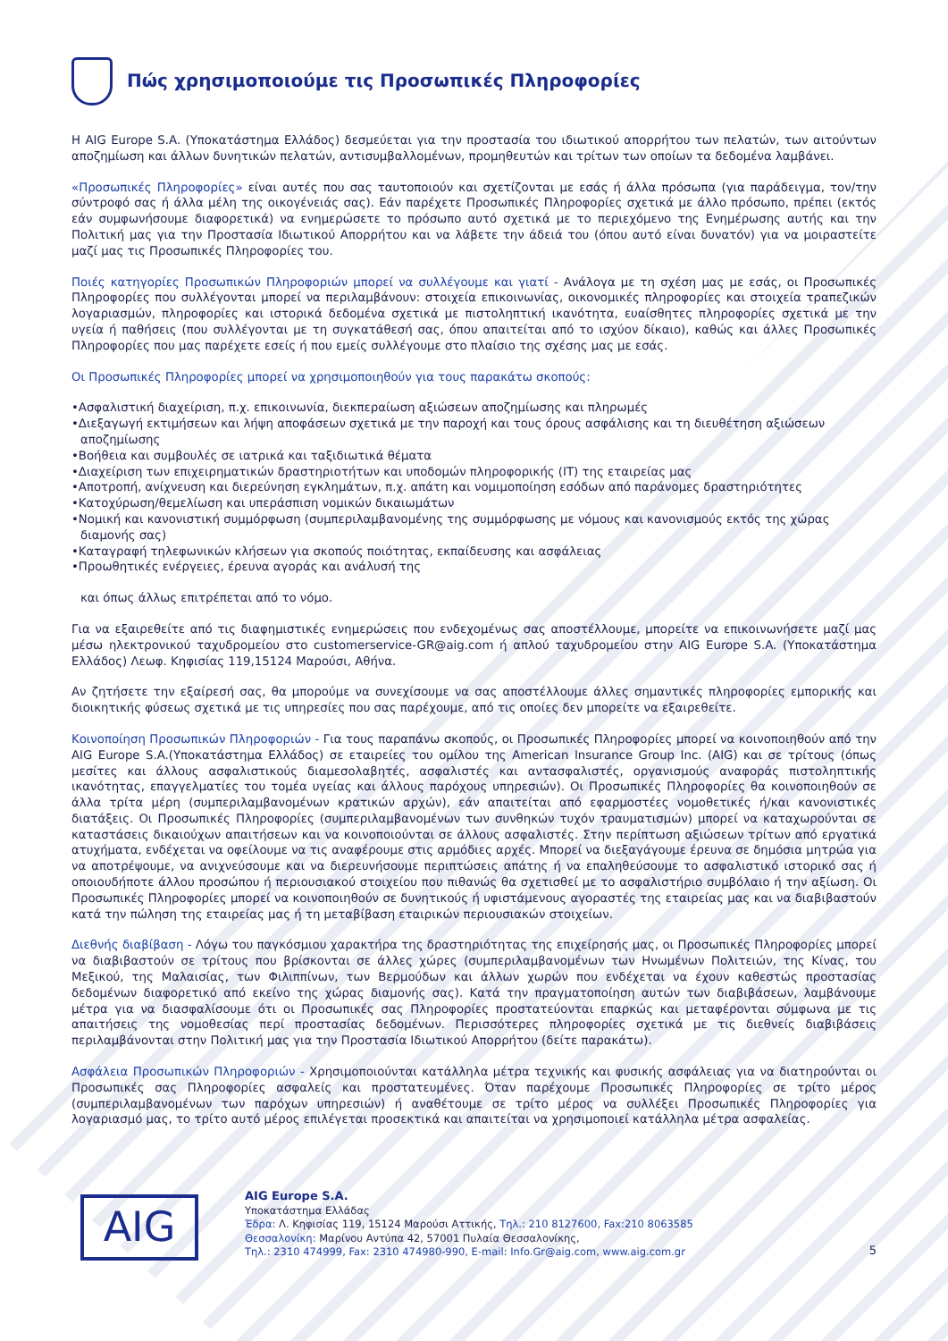Πώς χρησιμοποιούμε τις Προσωπικές Πληροφορίες
Η AIG Europe S.A. (Υποκατάστημα Ελλάδος) δεσμεύεται για την προστασία του ιδιωτικού απορρήτου των πελατών, των αιτούντων αποζημίωση και άλλων δυνητικών πελατών, αντισυμβαλλομένων, προμηθευτών και τρίτων των οποίων τα δεδομένα λαμβάνει.
«Προσωπικές Πληροφορίες» είναι αυτές που σας ταυτοποιούν και σχετίζονται με εσάς ή άλλα πρόσωπα (για παράδειγμα, τον/την σύντροφό σας ή άλλα μέλη της οικογένειάς σας). Εάν παρέχετε Προσωπικές Πληροφορίες σχετικά με άλλο πρόσωπο, πρέπει (εκτός εάν συμφωνήσουμε διαφορετικά) να ενημερώσετε το πρόσωπο αυτό σχετικά με το περιεχόμενο της Ενημέρωσης αυτής και την Πολιτική μας για την Προστασία Ιδιωτικού Απορρήτου και να λάβετε την άδειά του (όπου αυτό είναι δυνατόν) για να μοιραστείτε μαζί μας τις Προσωπικές Πληροφορίες του.
Ποιές κατηγορίες Προσωπικών Πληροφοριών μπορεί να συλλέγουμε και γιατί - Ανάλογα με τη σχέση μας με εσάς, οι Προσωπικές Πληροφορίες που συλλέγονται μπορεί να περιλαμβάνουν: στοιχεία επικοινωνίας, οικονομικές πληροφορίες και στοιχεία τραπεζικών λογαριασμών, πληροφορίες και ιστορικά δεδομένα σχετικά με πιστοληπτική ικανότητα, ευαίσθητες πληροφορίες σχετικά με την υγεία ή παθήσεις (που συλλέγονται με τη συγκατάθεσή σας, όπου απαιτείται από το ισχύον δίκαιο), καθώς και άλλες Προσωπικές Πληροφορίες που μας παρέχετε εσείς ή που εμείς συλλέγουμε στο πλαίσιο της σχέσης μας με εσάς.
Οι Προσωπικές Πληροφορίες μπορεί να χρησιμοποιηθούν για τους παρακάτω σκοπούς:
•Ασφαλιστική διαχείριση, π.χ. επικοινωνία, διεκπεραίωση αξιώσεων αποζημίωσης και πληρωμές
•Διεξαγωγή εκτιμήσεων και λήψη αποφάσεων σχετικά με την παροχή και τους όρους ασφάλισης και τη διευθέτηση αξιώσεων αποζημίωσης
•Βοήθεια και συμβουλές σε ιατρικά και ταξιδιωτικά θέματα
•Διαχείριση των επιχειρηματικών δραστηριοτήτων και υποδομών πληροφορικής (IT) της εταιρείας μας
•Αποτροπή, ανίχνευση και διερεύνηση εγκλημάτων, π.χ. απάτη και νομιμοποίηση εσόδων από παράνομες δραστηριότητες
•Κατοχύρωση/θεμελίωση και υπεράσπιση νομικών δικαιωμάτων
•Νομική και κανονιστική συμμόρφωση (συμπεριλαμβανομένης της συμμόρφωσης με νόμους και κανονισμούς εκτός της χώρας διαμονής σας)
•Καταγραφή τηλεφωνικών κλήσεων για σκοπούς ποιότητας, εκπαίδευσης και ασφάλειας
•Προωθητικές ενέργειες, έρευνα αγοράς και ανάλυσή της
και όπως άλλως επιτρέπεται από το νόμο.
Για να εξαιρεθείτε από τις διαφημιστικές ενημερώσεις που ενδεχομένως σας αποστέλλουμε, μπορείτε να επικοινωνήσετε μαζί μας μέσω ηλεκτρονικού ταχυδρομείου στο customerservice-GR@aig.com ή απλού ταχυδρομείου στην AIG Europe S.A. (Υποκατάστημα Ελλάδος) Λεωφ. Κηφισίας 119,15124 Μαρούσι, Αθήνα.
Αν ζητήσετε την εξαίρεσή σας, θα μπορούμε να συνεχίσουμε να σας αποστέλλουμε άλλες σημαντικές πληροφορίες εμπορικής και διοικητικής φύσεως σχετικά με τις υπηρεσίες που σας παρέχουμε, από τις οποίες δεν μπορείτε να εξαιρεθείτε.
Κοινοποίηση Προσωπικών Πληροφοριών - Για τους παραπάνω σκοπούς, οι Προσωπικές Πληροφορίες μπορεί να κοινοποιηθούν από την AIG Europe S.A.(Υποκατάστημα Ελλάδος) σε εταιρείες του ομίλου της American Insurance Group Inc. (AIG) και σε τρίτους (όπως μεσίτες και άλλους ασφαλιστικούς διαμεσολαβητές, ασφαλιστές και αντασφαλιστές, οργανισμούς αναφοράς πιστοληπτικής ικανότητας, επαγγελματίες του τομέα υγείας και άλλους παρόχους υπηρεσιών). Οι Προσωπικές Πληροφορίες θα κοινοποιηθούν σε άλλα τρίτα μέρη (συμπεριλαμβανομένων κρατικών αρχών), εάν απαιτείται από εφαρμοστέες νομοθετικές ή/και κανονιστικές διατάξεις. Οι Προσωπικές Πληροφορίες (συμπεριλαμβανομένων των συνθηκών τυχόν τραυματισμών) μπορεί να καταχωρούνται σε καταστάσεις δικαιούχων απαιτήσεων και να κοινοποιούνται σε άλλους ασφαλιστές. Στην περίπτωση αξιώσεων τρίτων από εργατικά ατυχήματα, ενδέχεται να οφείλουμε να τις αναφέρουμε στις αρμόδιες αρχές. Μπορεί να διεξαγάγουμε έρευνα σε δημόσια μητρώα για να αποτρέψουμε, να ανιχνεύσουμε και να διερευνήσουμε περιπτώσεις απάτης ή να επαληθεύσουμε το ασφαλιστικό ιστορικό σας ή οποιουδήποτε άλλου προσώπου ή περιουσιακού στοιχείου που πιθανώς θα σχετισθεί με το ασφαλιστήριο συμβόλαιο ή την αξίωση. Οι Προσωπικές Πληροφορίες μπορεί να κοινοποιηθούν σε δυνητικούς ή υφιστάμενους αγοραστές της εταιρείας μας και να διαβιβαστούν κατά την πώληση της εταιρείας μας ή τη μεταβίβαση εταιρικών περιουσιακών στοιχείων.
Διεθνής διαβίβαση - Λόγω του παγκόσμιου χαρακτήρα της δραστηριότητας της επιχείρησής μας, οι Προσωπικές Πληροφορίες μπορεί να διαβιβαστούν σε τρίτους που βρίσκονται σε άλλες χώρες (συμπεριλαμβανομένων των Ηνωμένων Πολιτειών, της Κίνας, του Μεξικού, της Μαλαισίας, των Φιλιππίνων, των Βερμούδων και άλλων χωρών που ενδέχεται να έχουν καθεστώς προστασίας δεδομένων διαφορετικό από εκείνο της χώρας διαμονής σας). Κατά την πραγματοποίηση αυτών των διαβιβάσεων, λαμβάνουμε μέτρα για να διασφαλίσουμε ότι οι Προσωπικές σας Πληροφορίες προστατεύονται επαρκώς και μεταφέρονται σύμφωνα με τις απαιτήσεις της νομοθεσίας περί προστασίας δεδομένων. Περισσότερες πληροφορίες σχετικά με τις διεθνείς διαβιβάσεις περιλαμβάνονται στην Πολιτική μας για την Προστασία Ιδιωτικού Απορρήτου (δείτε παρακάτω).
Ασφάλεια Προσωπικών Πληροφοριών - Χρησιμοποιούνται κατάλληλα μέτρα τεχνικής και φυσικής ασφάλειας για να διατηρούνται οι Προσωπικές σας Πληροφορίες ασφαλείς και προστατευμένες. Όταν παρέχουμε Προσωπικές Πληροφορίες σε τρίτο μέρος (συμπεριλαμβανομένων των παρόχων υπηρεσιών) ή αναθέτουμε σε τρίτο μέρος να συλλέξει Προσωπικές Πληροφορίες για λογαριασμό μας, το τρίτο αυτό μέρος επιλέγεται προσεκτικά και απαιτείται να χρησιμοποιεί κατάλληλα μέτρα ασφαλείας.
AIG
AIG Europe S.A.
Υποκατάστημα Ελλάδας
Έδρα: Λ. Κηφισίας 119, 15124 Μαρούσι Αττικής, Τηλ.: 210 8127600, Fax:210 8063585
Θεσσαλονίκη: Μαρίνου Αντύπα 42, 57001 Πυλαία Θεσσαλονίκης,
Τηλ.: 2310 474999, Fax: 2310 474980-990, E-mail: Info.Gr@aig.com, www.aig.com.gr
5